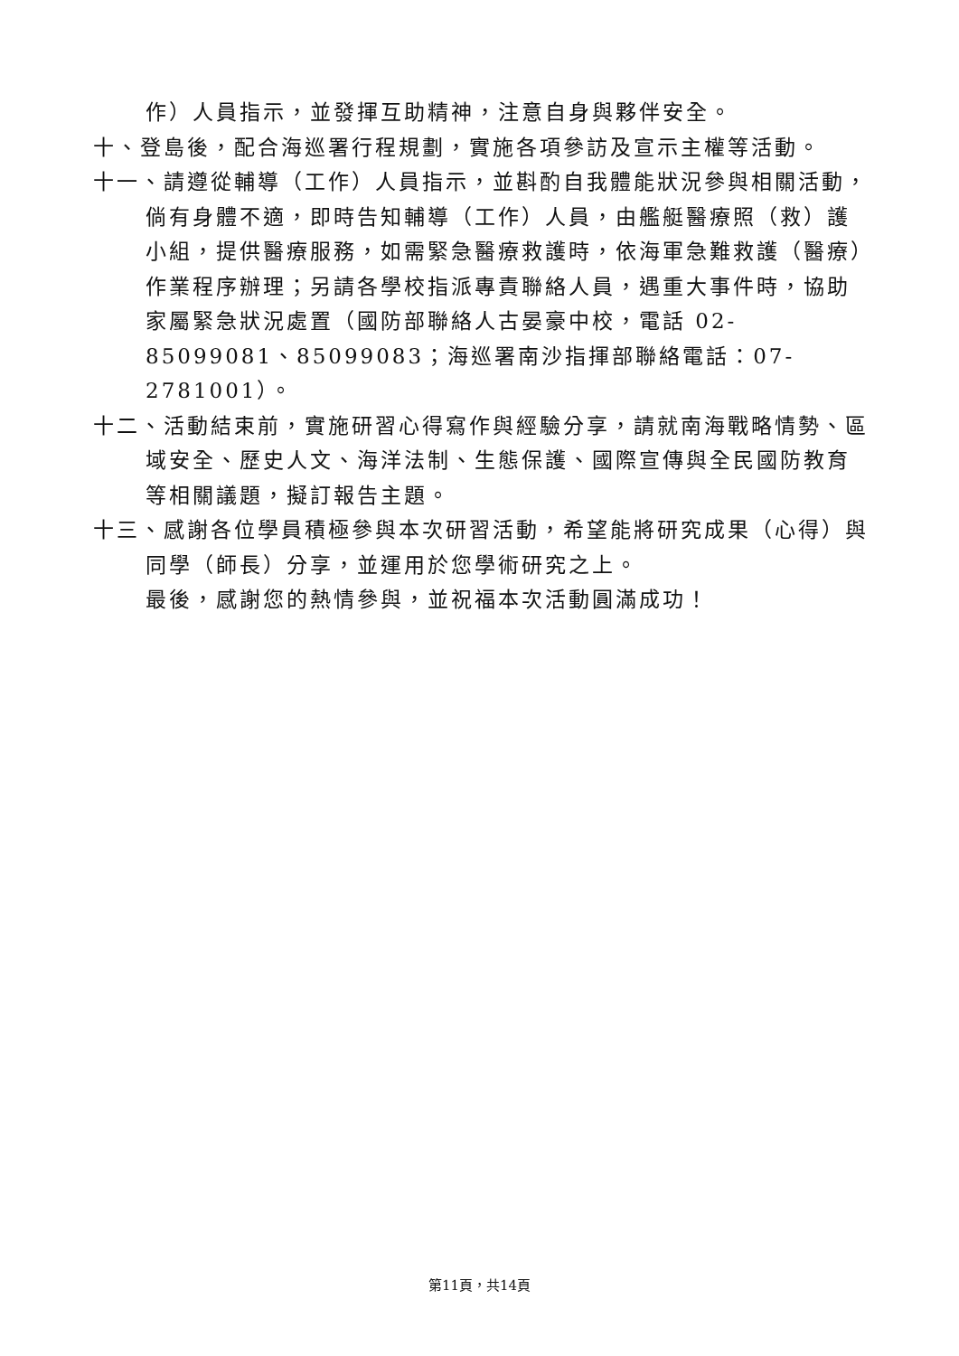作）人員指示，並發揮互助精神，注意自身與夥伴安全。
十、登島後，配合海巡署行程規劃，實施各項參訪及宣示主權等活動。
十一、請遵從輔導（工作）人員指示，並斟酌自我體能狀況參與相關活動，倘有身體不適，即時告知輔導（工作）人員，由艦艇醫療照（救）護小組，提供醫療服務，如需緊急醫療救護時，依海軍急難救護（醫療）作業程序辦理；另請各學校指派專責聯絡人員，遇重大事件時，協助家屬緊急狀況處置（國防部聯絡人古晏豪中校，電話 02-85099081、85099083；海巡署南沙指揮部聯絡電話：07-2781001）。
十二、活動結束前，實施研習心得寫作與經驗分享，請就南海戰略情勢、區域安全、歷史人文、海洋法制、生態保護、國際宣傳與全民國防教育等相關議題，擬訂報告主題。
十三、感謝各位學員積極參與本次研習活動，希望能將研究成果（心得）與同學（師長）分享，並運用於您學術研究之上。
最後，感謝您的熱情參與，並祝福本次活動圓滿成功！
第11頁，共14頁